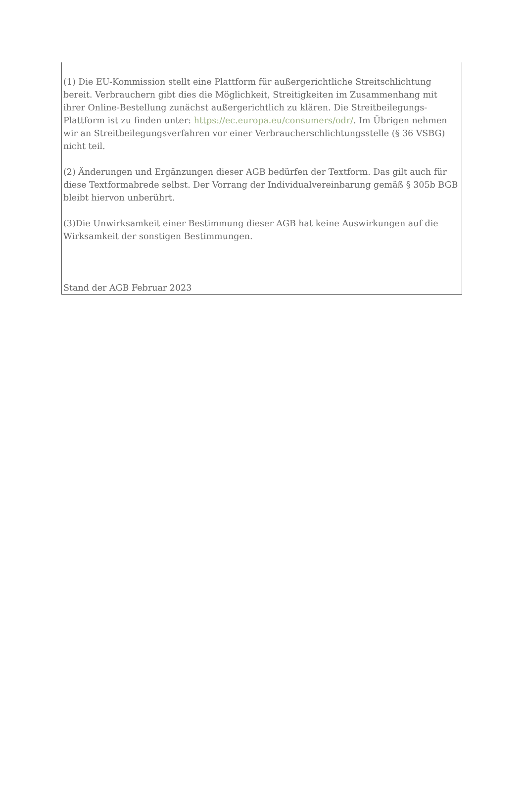(1) Die EU-Kommission stellt eine Plattform für außergerichtliche Streitschlichtung bereit. Verbrauchern gibt dies die Möglichkeit, Streitigkeiten im Zusammenhang mit ihrer Online-Bestellung zunächst außergerichtlich zu klären. Die Streitbeilegungs-Plattform ist zu finden unter: https://ec.europa.eu/consumers/odr/. Im Übrigen nehmen wir an Streitbeilegungsverfahren vor einer Verbraucherschlichtungsstelle (§ 36 VSBG) nicht teil.
(2) Änderungen und Ergänzungen dieser AGB bedürfen der Textform. Das gilt auch für diese Textformabrede selbst. Der Vorrang der Individualvereinbarung gemäß § 305b BGB bleibt hiervon unberührt.
(3)Die Unwirksamkeit einer Bestimmung dieser AGB hat keine Auswirkungen auf die Wirksamkeit der sonstigen Bestimmungen.
Stand der AGB Februar 2023